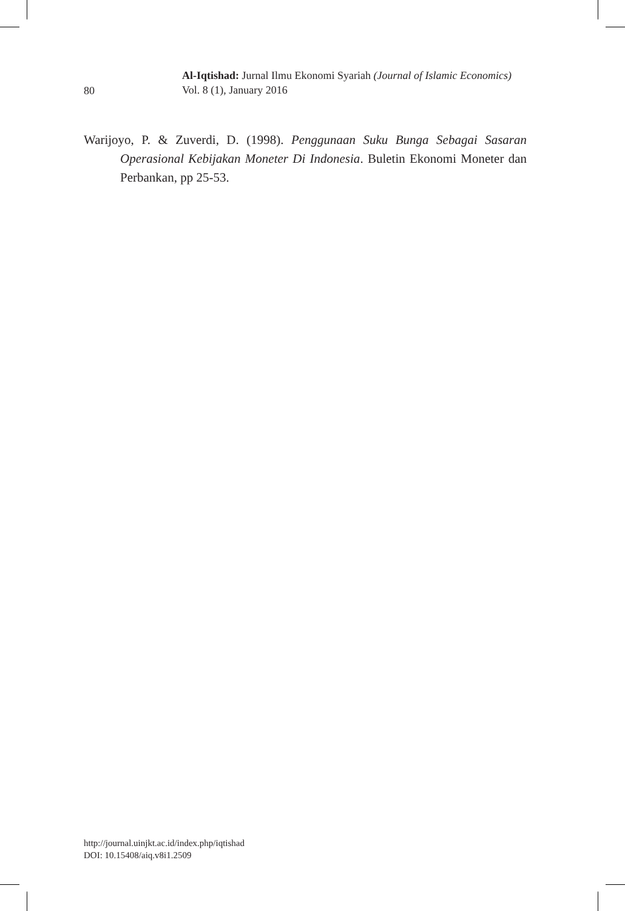80
Al-Iqtishad: Jurnal Ilmu Ekonomi Syariah (Journal of Islamic Economics)
Vol. 8 (1), January 2016
Warijoyo, P. & Zuverdi, D. (1998). Penggunaan Suku Bunga Sebagai Sasaran Operasional Kebijakan Moneter Di Indonesia. Buletin Ekonomi Moneter dan Perbankan, pp 25-53.
http://journal.uinjkt.ac.id/index.php/iqtishad
DOI: 10.15408/aiq.v8i1.2509